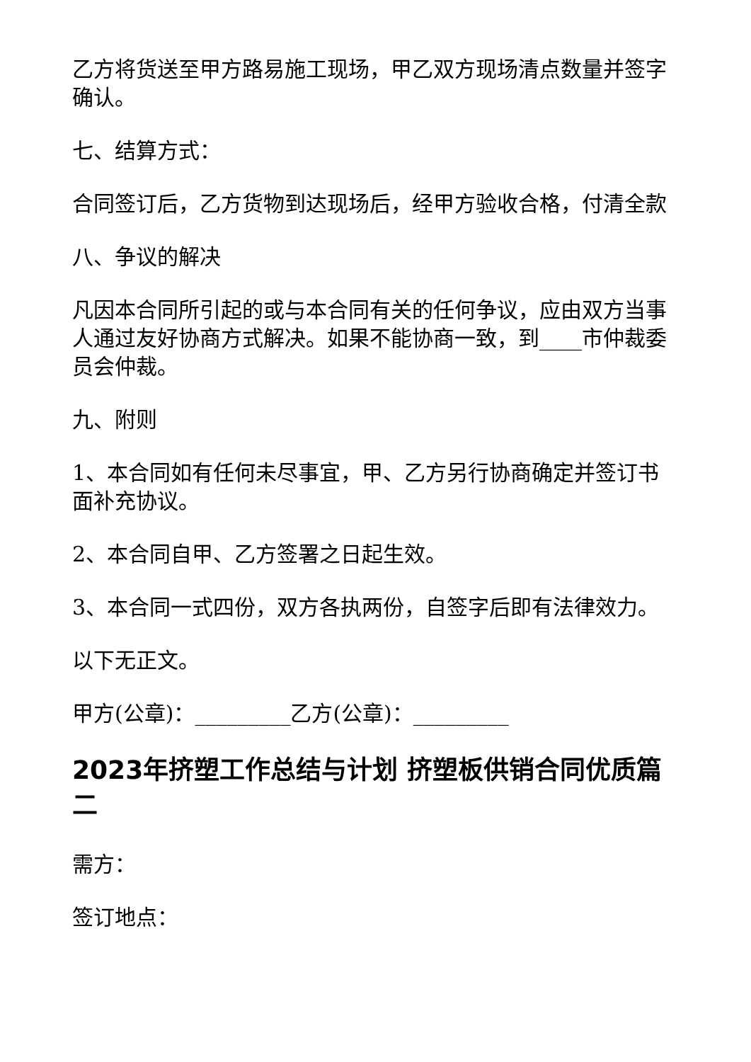乙方将货送至甲方路易施工现场，甲乙双方现场清点数量并签字确认。
七、结算方式：
合同签订后，乙方货物到达现场后，经甲方验收合格，付清全款
八、争议的解决
凡因本合同所引起的或与本合同有关的任何争议，应由双方当事人通过友好协商方式解决。如果不能协商一致，到____市仲裁委员会仲裁。
九、附则
1、本合同如有任何未尽事宜，甲、乙方另行协商确定并签订书面补充协议。
2、本合同自甲、乙方签署之日起生效。
3、本合同一式四份，双方各执两份，自签字后即有法律效力。
以下无正文。
甲方(公章)：_________乙方(公章)：_________
2023年挤塑工作总结与计划 挤塑板供销合同优质篇二
需方：
签订地点：